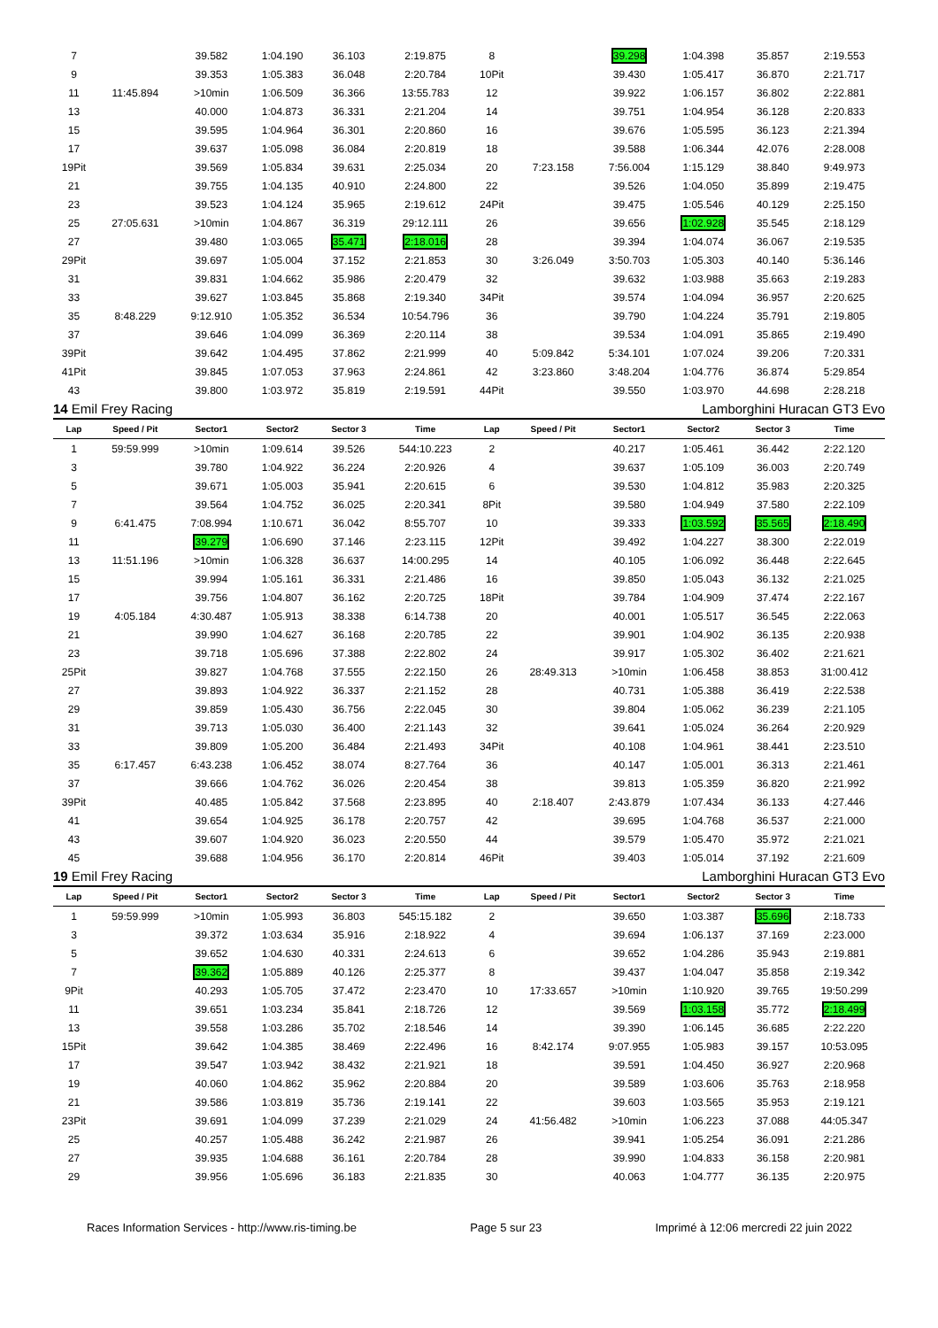| 7 | | 39.582 | 1:04.190 | 36.103 | 2:19.875 | 8 | | 39.298 | 1:04.398 | 35.857 | 2:19.553 |
| 9 | | 39.353 | 1:05.383 | 36.048 | 2:20.784 | 10Pit | | 39.430 | 1:05.417 | 36.870 | 2:21.717 |
| 11 | 11:45.894 | >10min | 1:06.509 | 36.366 | 13:55.783 | 12 | | 39.922 | 1:06.157 | 36.802 | 2:22.881 |
| 13 | | 40.000 | 1:04.873 | 36.331 | 2:21.204 | 14 | | 39.751 | 1:04.954 | 36.128 | 2:20.833 |
| 15 | | 39.595 | 1:04.964 | 36.301 | 2:20.860 | 16 | | 39.676 | 1:05.595 | 36.123 | 2:21.394 |
| 17 | | 39.637 | 1:05.098 | 36.084 | 2:20.819 | 18 | | 39.588 | 1:06.344 | 42.076 | 2:28.008 |
| 19Pit | | 39.569 | 1:05.834 | 39.631 | 2:25.034 | 20 | 7:23.158 | 7:56.004 | 1:15.129 | 38.840 | 9:49.973 |
| 21 | | 39.755 | 1:04.135 | 40.910 | 2:24.800 | 22 | | 39.526 | 1:04.050 | 35.899 | 2:19.475 |
| 23 | | 39.523 | 1:04.124 | 35.965 | 2:19.612 | 24Pit | | 39.475 | 1:05.546 | 40.129 | 2:25.150 |
| 25 | 27:05.631 | >10min | 1:04.867 | 36.319 | 29:12.111 | 26 | | 39.656 | 1:02.928 | 35.545 | 2:18.129 |
| 27 | | 39.480 | 1:03.065 | 35.471 | 2:18.016 | 28 | | 39.394 | 1:04.074 | 36.067 | 2:19.535 |
| 29Pit | | 39.697 | 1:05.004 | 37.152 | 2:21.853 | 30 | 3:26.049 | 3:50.703 | 1:05.303 | 40.140 | 5:36.146 |
| 31 | | 39.831 | 1:04.662 | 35.986 | 2:20.479 | 32 | | 39.632 | 1:03.988 | 35.663 | 2:19.283 |
| 33 | | 39.627 | 1:03.845 | 35.868 | 2:19.340 | 34Pit | | 39.574 | 1:04.094 | 36.957 | 2:20.625 |
| 35 | 8:48.229 | 9:12.910 | 1:05.352 | 36.534 | 10:54.796 | 36 | | 39.790 | 1:04.224 | 35.791 | 2:19.805 |
| 37 | | 39.646 | 1:04.099 | 36.369 | 2:20.114 | 38 | | 39.534 | 1:04.091 | 35.865 | 2:19.490 |
| 39Pit | | 39.642 | 1:04.495 | 37.862 | 2:21.999 | 40 | 5:09.842 | 5:34.101 | 1:07.024 | 39.206 | 7:20.331 |
| 41Pit | | 39.845 | 1:07.053 | 37.963 | 2:24.861 | 42 | 3:23.860 | 3:48.204 | 1:04.776 | 36.874 | 5:29.854 |
| 43 | | 39.800 | 1:03.972 | 35.819 | 2:19.591 | 44Pit | | 39.550 | 1:03.970 | 44.698 | 2:28.218 |
| 14 Emil Frey Racing | | | | | | Lamborghini Huracan GT3 Evo | | | | | |
| Lap | Speed / Pit | Sector1 | Sector2 | Sector 3 | Time | Lap | Speed / Pit | Sector1 | Sector2 | Sector 3 | Time |
| 1 | 59:59.999 | >10min | 1:09.614 | 39.526 | 544:10.223 | 2 | | 40.217 | 1:05.461 | 36.442 | 2:22.120 |
| 3 | | 39.780 | 1:04.922 | 36.224 | 2:20.926 | 4 | | 39.637 | 1:05.109 | 36.003 | 2:20.749 |
| 5 | | 39.671 | 1:05.003 | 35.941 | 2:20.615 | 6 | | 39.530 | 1:04.812 | 35.983 | 2:20.325 |
| 7 | | 39.564 | 1:04.752 | 36.025 | 2:20.341 | 8Pit | | 39.580 | 1:04.949 | 37.580 | 2:22.109 |
| 9 | 6:41.475 | 7:08.994 | 1:10.671 | 36.042 | 8:55.707 | 10 | | 39.333 | 1:03.592 | 35.565 | 2:18.490 |
| 11 | | 39.279 | 1:06.690 | 37.146 | 2:23.115 | 12Pit | | 39.492 | 1:04.227 | 38.300 | 2:22.019 |
| 13 | 11:51.196 | >10min | 1:06.328 | 36.637 | 14:00.295 | 14 | | 40.105 | 1:06.092 | 36.448 | 2:22.645 |
| 15 | | 39.994 | 1:05.161 | 36.331 | 2:21.486 | 16 | | 39.850 | 1:05.043 | 36.132 | 2:21.025 |
| 17 | | 39.756 | 1:04.807 | 36.162 | 2:20.725 | 18Pit | | 39.784 | 1:04.909 | 37.474 | 2:22.167 |
| 19 | 4:05.184 | 4:30.487 | 1:05.913 | 38.338 | 6:14.738 | 20 | | 40.001 | 1:05.517 | 36.545 | 2:22.063 |
| 21 | | 39.990 | 1:04.627 | 36.168 | 2:20.785 | 22 | | 39.901 | 1:04.902 | 36.135 | 2:20.938 |
| 23 | | 39.718 | 1:05.696 | 37.388 | 2:22.802 | 24 | | 39.917 | 1:05.302 | 36.402 | 2:21.621 |
| 25Pit | | 39.827 | 1:04.768 | 37.555 | 2:22.150 | 26 | 28:49.313 | >10min | 1:06.458 | 38.853 | 31:00.412 |
| 27 | | 39.893 | 1:04.922 | 36.337 | 2:21.152 | 28 | | 40.731 | 1:05.388 | 36.419 | 2:22.538 |
| 29 | | 39.859 | 1:05.430 | 36.756 | 2:22.045 | 30 | | 39.804 | 1:05.062 | 36.239 | 2:21.105 |
| 31 | | 39.713 | 1:05.030 | 36.400 | 2:21.143 | 32 | | 39.641 | 1:05.024 | 36.264 | 2:20.929 |
| 33 | | 39.809 | 1:05.200 | 36.484 | 2:21.493 | 34Pit | | 40.108 | 1:04.961 | 38.441 | 2:23.510 |
| 35 | 6:17.457 | 6:43.238 | 1:06.452 | 38.074 | 8:27.764 | 36 | | 40.147 | 1:05.001 | 36.313 | 2:21.461 |
| 37 | | 39.666 | 1:04.762 | 36.026 | 2:20.454 | 38 | | 39.813 | 1:05.359 | 36.820 | 2:21.992 |
| 39Pit | | 40.485 | 1:05.842 | 37.568 | 2:23.895 | 40 | 2:18.407 | 2:43.879 | 1:07.434 | 36.133 | 4:27.446 |
| 41 | | 39.654 | 1:04.925 | 36.178 | 2:20.757 | 42 | | 39.695 | 1:04.768 | 36.537 | 2:21.000 |
| 43 | | 39.607 | 1:04.920 | 36.023 | 2:20.550 | 44 | | 39.579 | 1:05.470 | 35.972 | 2:21.021 |
| 45 | | 39.688 | 1:04.956 | 36.170 | 2:20.814 | 46Pit | | 39.403 | 1:05.014 | 37.192 | 2:21.609 |
| 19 Emil Frey Racing | | | | | | Lamborghini Huracan GT3 Evo | | | | | |
| Lap | Speed / Pit | Sector1 | Sector2 | Sector 3 | Time | Lap | Speed / Pit | Sector1 | Sector2 | Sector 3 | Time |
| 1 | 59:59.999 | >10min | 1:05.993 | 36.803 | 545:15.182 | 2 | | 39.650 | 1:03.387 | 35.696 | 2:18.733 |
| 3 | | 39.372 | 1:03.634 | 35.916 | 2:18.922 | 4 | | 39.694 | 1:06.137 | 37.169 | 2:23.000 |
| 5 | | 39.652 | 1:04.630 | 40.331 | 2:24.613 | 6 | | 39.652 | 1:04.286 | 35.943 | 2:19.881 |
| 7 | | 39.362 | 1:05.889 | 40.126 | 2:25.377 | 8 | | 39.437 | 1:04.047 | 35.858 | 2:19.342 |
| 9Pit | | 40.293 | 1:05.705 | 37.472 | 2:23.470 | 10 | 17:33.657 | >10min | 1:10.920 | 39.765 | 19:50.299 |
| 11 | | 39.651 | 1:03.234 | 35.841 | 2:18.726 | 12 | | 39.569 | 1:03.158 | 35.772 | 2:18.499 |
| 13 | | 39.558 | 1:03.286 | 35.702 | 2:18.546 | 14 | | 39.390 | 1:06.145 | 36.685 | 2:22.220 |
| 15Pit | | 39.642 | 1:04.385 | 38.469 | 2:22.496 | 16 | 8:42.174 | 9:07.955 | 1:05.983 | 39.157 | 10:53.095 |
| 17 | | 39.547 | 1:03.942 | 38.432 | 2:21.921 | 18 | | 39.591 | 1:04.450 | 36.927 | 2:20.968 |
| 19 | | 40.060 | 1:04.862 | 35.962 | 2:20.884 | 20 | | 39.589 | 1:03.606 | 35.763 | 2:18.958 |
| 21 | | 39.586 | 1:03.819 | 35.736 | 2:19.141 | 22 | | 39.603 | 1:03.565 | 35.953 | 2:19.121 |
| 23Pit | | 39.691 | 1:04.099 | 37.239 | 2:21.029 | 24 | 41:56.482 | >10min | 1:06.223 | 37.088 | 44:05.347 |
| 25 | | 40.257 | 1:05.488 | 36.242 | 2:21.987 | 26 | | 39.941 | 1:05.254 | 36.091 | 2:21.286 |
| 27 | | 39.935 | 1:04.688 | 36.161 | 2:20.784 | 28 | | 39.990 | 1:04.833 | 36.158 | 2:20.981 |
| 29 | | 39.956 | 1:05.696 | 36.183 | 2:21.835 | 30 | | 40.063 | 1:04.777 | 36.135 | 2:20.975 |
Races Information Services - http://www.ris-timing.be Page 5 sur 23 Imprimé à 12:06 mercredi 22 juin 2022